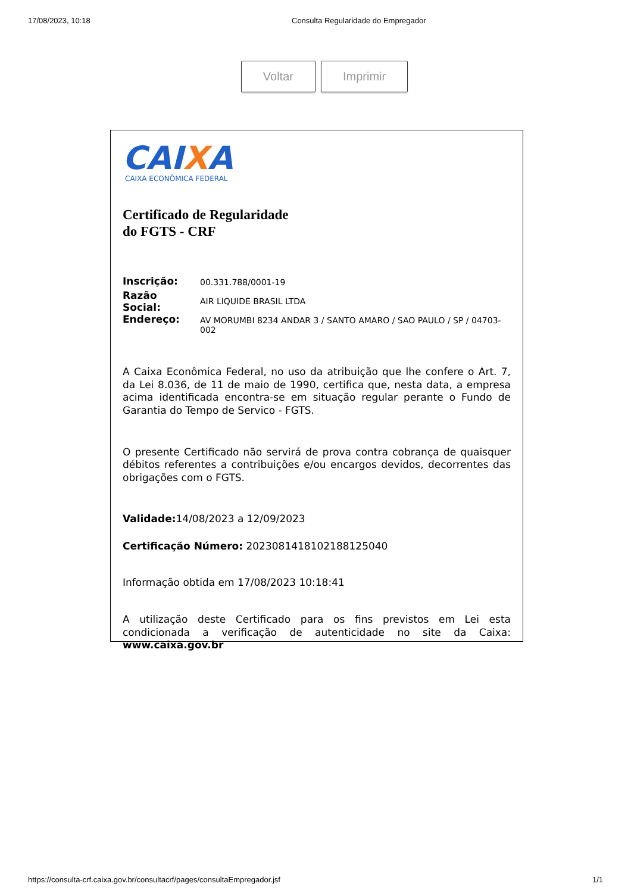17/08/2023, 10:18 Consulta Regularidade do Empregador
Voltar Imprimir
CAIXA
CAIXA ECONÔMICA FEDERAL
Certificado de Regularidade
do FGTS - CRF
| Inscrição: | 00.331.788/0001-19 |
| Razão Social: | AIR LIQUIDE BRASIL LTDA |
| Endereço: | AV MORUMBI 8234 ANDAR 3 / SANTO AMARO / SAO PAULO / SP / 04703-002 |
A Caixa Econômica Federal, no uso da atribuição que lhe confere o Art. 7, da Lei 8.036, de 11 de maio de 1990, certifica que, nesta data, a empresa acima identificada encontra-se em situação regular perante o Fundo de Garantia do Tempo de Servico - FGTS.
O presente Certificado não servirá de prova contra cobrança de quaisquer débitos referentes a contribuições e/ou encargos devidos, decorrentes das obrigações com o FGTS.
Validade: 14/08/2023 a 12/09/2023
Certificação Número: 2023081418102188125040
Informação obtida em 17/08/2023 10:18:41
A utilização deste Certificado para os fins previstos em Lei esta condicionada a verificação de autenticidade no site da Caixa: www.caixa.gov.br
https://consulta-crf.caixa.gov.br/consultacrf/pages/consultaEmpregador.jsf
1/1